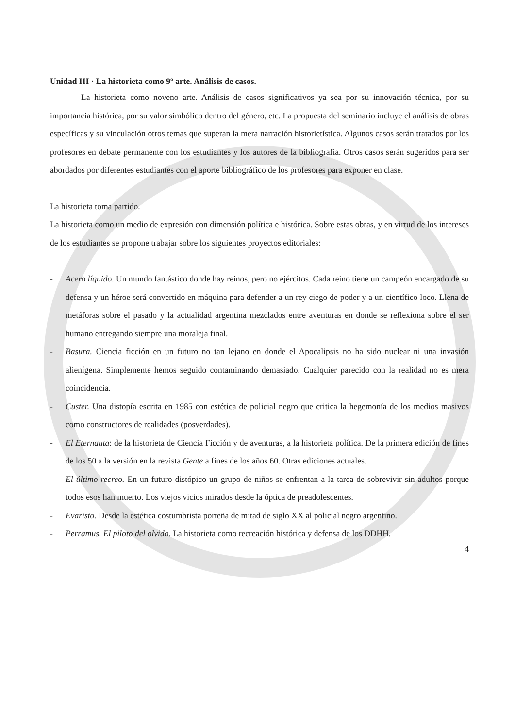Unidad III · La historieta como 9º arte. Análisis de casos.
La historieta como noveno arte. Análisis de casos significativos ya sea por su innovación técnica, por su importancia histórica, por su valor simbólico dentro del género, etc. La propuesta del seminario incluye el análisis de obras específicas y su vinculación otros temas que superan la mera narración historietística. Algunos casos serán tratados por los profesores en debate permanente con los estudiantes y los autores de la bibliografía. Otros casos serán sugeridos para ser abordados por diferentes estudiantes con el aporte bibliográfico de los profesores para exponer en clase.
La historieta toma partido.
La historieta como un medio de expresión con dimensión política e histórica. Sobre estas obras, y en virtud de los intereses de los estudiantes se propone trabajar sobre los siguientes proyectos editoriales:
- Acero líquido. Un mundo fantástico donde hay reinos, pero no ejércitos. Cada reino tiene un campeón encargado de su defensa y un héroe será convertido en máquina para defender a un rey ciego de poder y a un científico loco. Llena de metáforas sobre el pasado y la actualidad argentina mezclados entre aventuras en donde se reflexiona sobre el ser humano entregando siempre una moraleja final.
- Basura. Ciencia ficción en un futuro no tan lejano en donde el Apocalipsis no ha sido nuclear ni una invasión alienígena. Simplemente hemos seguido contaminando demasiado. Cualquier parecido con la realidad no es mera coincidencia.
- Custer. Una distopía escrita en 1985 con estética de policial negro que critica la hegemonía de los medios masivos como constructores de realidades (posverdades).
- El Eternauta: de la historieta de Ciencia Ficción y de aventuras, a la historieta política. De la primera edición de fines de los 50 a la versión en la revista Gente a fines de los años 60. Otras ediciones actuales.
- El último recreo. En un futuro distópico un grupo de niños se enfrentan a la tarea de sobrevivir sin adultos porque todos esos han muerto. Los viejos vicios mirados desde la óptica de preadolescentes.
- Evaristo. Desde la estética costumbrista porteña de mitad de siglo XX al policial negro argentino.
- Perramus. El piloto del olvido. La historieta como recreación histórica y defensa de los DDHH.
4